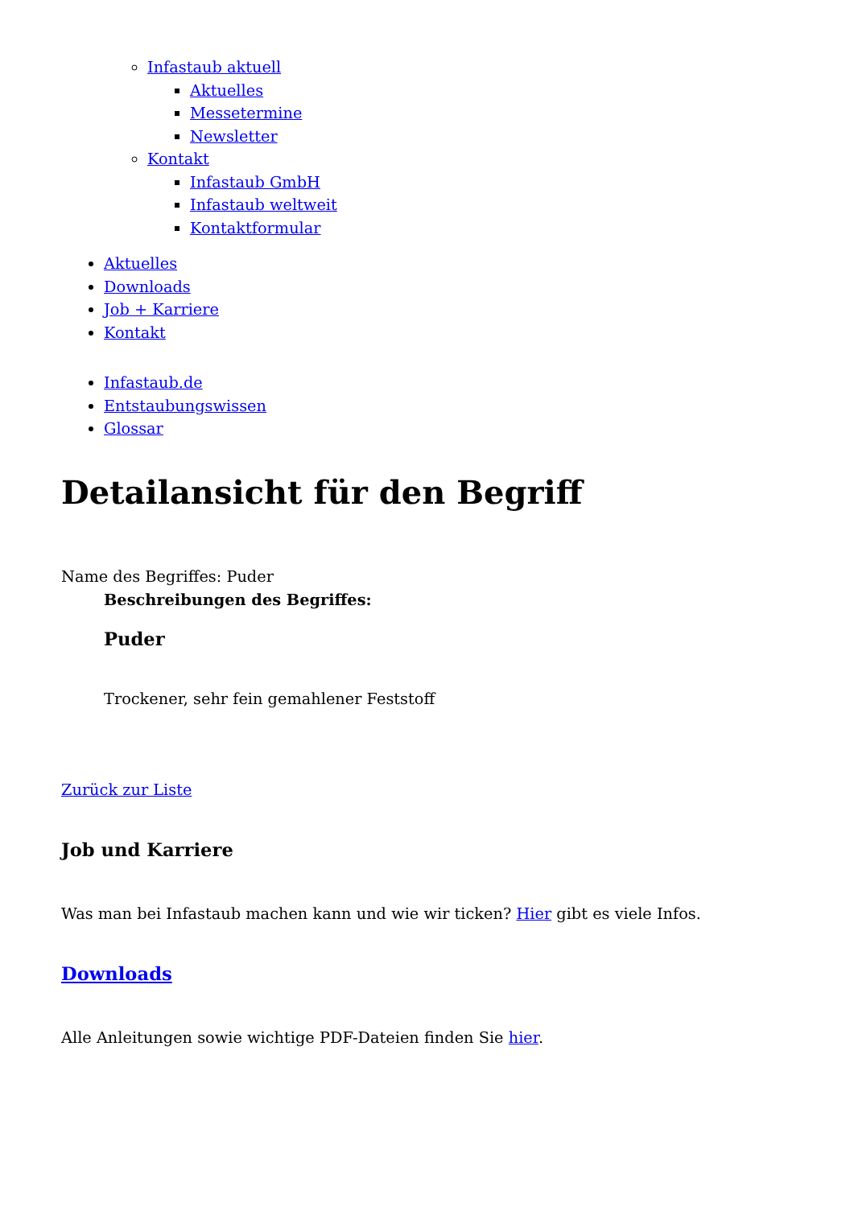Infastaub aktuell
Aktuelles
Messetermine
Newsletter
Kontakt
Infastaub GmbH
Infastaub weltweit
Kontaktformular
Aktuelles
Downloads
Job + Karriere
Kontakt
Infastaub.de
Entstaubungswissen
Glossar
Detailansicht für den Begriff
Name des Begriffes: Puder
Beschreibungen des Begriffes:
Puder
Trockener, sehr fein gemahlener Feststoff
Zurück zur Liste
Job und Karriere
Was man bei Infastaub machen kann und wie wir ticken? Hier gibt es viele Infos.
Downloads
Alle Anleitungen sowie wichtige PDF-Dateien finden Sie hier.